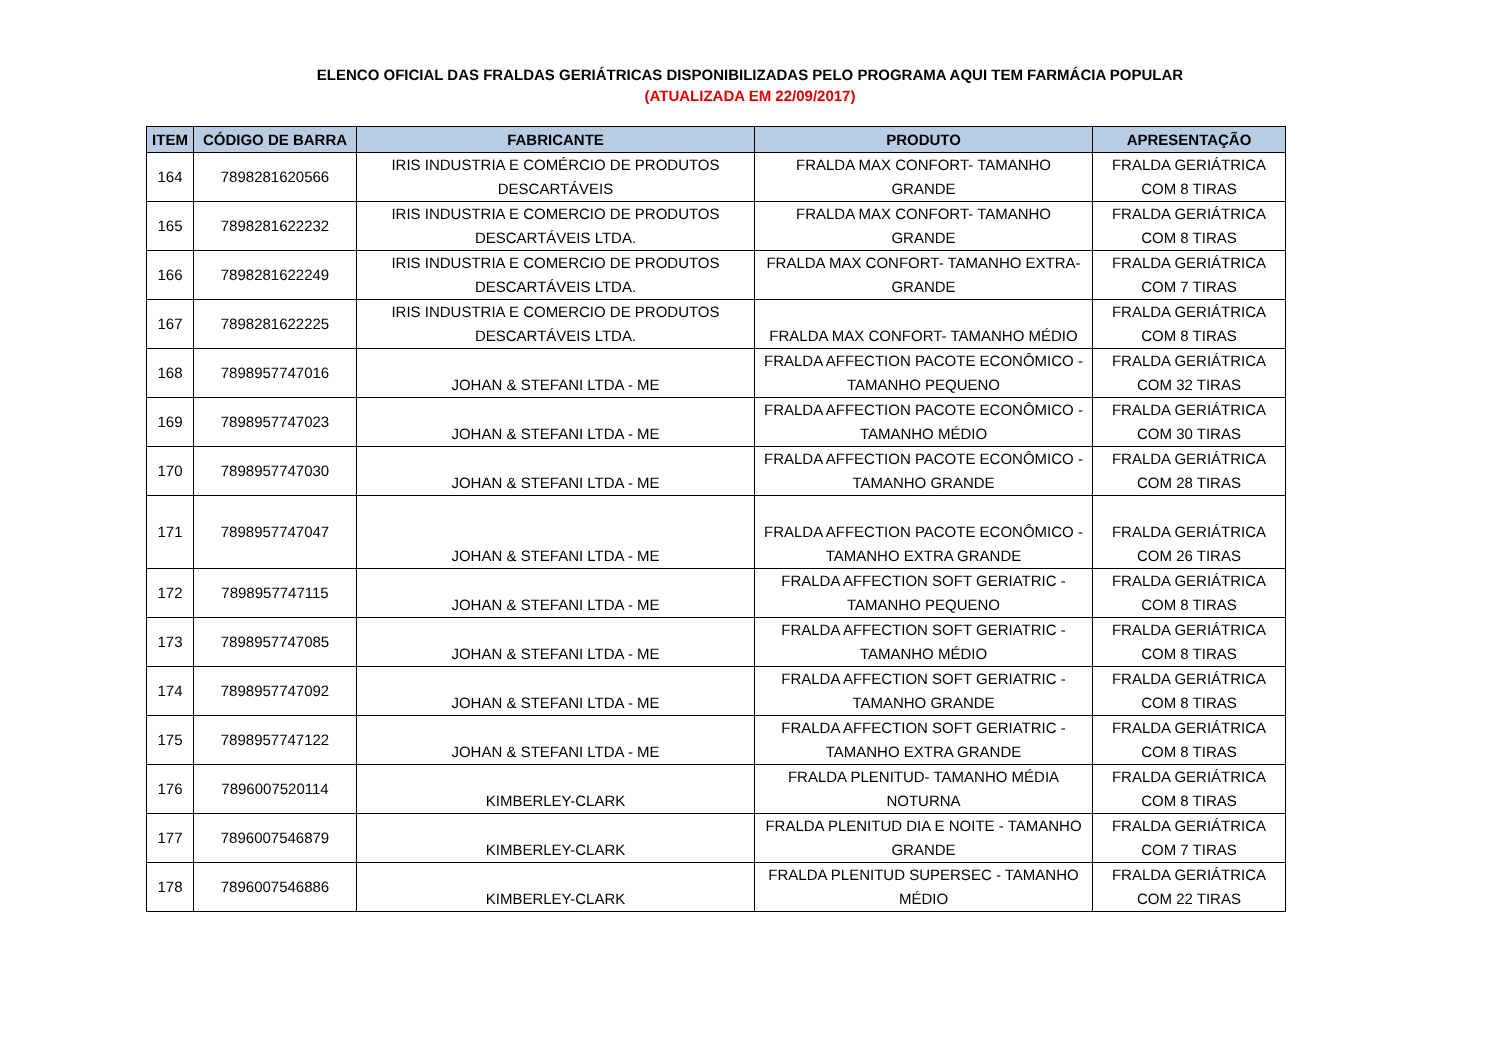ELENCO OFICIAL DAS FRALDAS GERIÁTRICAS DISPONIBILIZADAS PELO PROGRAMA AQUI TEM FARMÁCIA POPULAR
(ATUALIZADA EM 22/09/2017)
| ITEM | CÓDIGO DE BARRA | FABRICANTE | PRODUTO | APRESENTAÇÃO |
| --- | --- | --- | --- | --- |
| 164 | 7898281620566 | IRIS INDUSTRIA E COMÉRCIO DE PRODUTOS DESCARTÁVEIS | FRALDA MAX CONFORT- TAMANHO GRANDE | FRALDA GERIÁTRICA COM 8 TIRAS |
| 165 | 7898281622232 | IRIS INDUSTRIA E COMERCIO DE PRODUTOS DESCARTÁVEIS LTDA. | FRALDA MAX CONFORT- TAMANHO GRANDE | FRALDA GERIÁTRICA COM 8 TIRAS |
| 166 | 7898281622249 | IRIS INDUSTRIA E COMERCIO DE PRODUTOS DESCARTÁVEIS LTDA. | FRALDA MAX CONFORT- TAMANHO EXTRA- GRANDE | FRALDA GERIÁTRICA COM 7 TIRAS |
| 167 | 7898281622225 | IRIS INDUSTRIA E COMERCIO DE PRODUTOS DESCARTÁVEIS LTDA. | FRALDA MAX CONFORT- TAMANHO MÉDIO | FRALDA GERIÁTRICA COM 8 TIRAS |
| 168 | 7898957747016 | JOHAN & STEFANI LTDA - ME | FRALDA AFFECTION PACOTE ECONÔMICO - TAMANHO PEQUENO | FRALDA GERIÁTRICA COM 32 TIRAS |
| 169 | 7898957747023 | JOHAN & STEFANI LTDA - ME | FRALDA AFFECTION PACOTE ECONÔMICO - TAMANHO MÉDIO | FRALDA GERIÁTRICA COM 30 TIRAS |
| 170 | 7898957747030 | JOHAN & STEFANI LTDA - ME | FRALDA AFFECTION PACOTE ECONÔMICO - TAMANHO GRANDE | FRALDA GERIÁTRICA COM 28 TIRAS |
| 171 | 7898957747047 | JOHAN & STEFANI LTDA - ME | FRALDA AFFECTION PACOTE ECONÔMICO - TAMANHO EXTRA GRANDE | FRALDA GERIÁTRICA COM 26 TIRAS |
| 172 | 7898957747115 | JOHAN & STEFANI LTDA - ME | FRALDA AFFECTION SOFT GERIATRIC - TAMANHO PEQUENO | FRALDA GERIÁTRICA COM 8 TIRAS |
| 173 | 7898957747085 | JOHAN & STEFANI LTDA - ME | FRALDA AFFECTION SOFT GERIATRIC - TAMANHO MÉDIO | FRALDA GERIÁTRICA COM 8 TIRAS |
| 174 | 7898957747092 | JOHAN & STEFANI LTDA - ME | FRALDA AFFECTION SOFT GERIATRIC - TAMANHO GRANDE | FRALDA GERIÁTRICA COM 8 TIRAS |
| 175 | 7898957747122 | JOHAN & STEFANI LTDA - ME | FRALDA AFFECTION SOFT GERIATRIC - TAMANHO EXTRA GRANDE | FRALDA GERIÁTRICA COM 8 TIRAS |
| 176 | 7896007520114 | KIMBERLEY-CLARK | FRALDA PLENITUD- TAMANHO MÉDIA NOTURNA | FRALDA GERIÁTRICA COM 8 TIRAS |
| 177 | 7896007546879 | KIMBERLEY-CLARK | FRALDA PLENITUD DIA E NOITE - TAMANHO GRANDE | FRALDA GERIÁTRICA COM 7 TIRAS |
| 178 | 7896007546886 | KIMBERLEY-CLARK | FRALDA PLENITUD SUPERSEC - TAMANHO MÉDIO | FRALDA GERIÁTRICA COM 22 TIRAS |